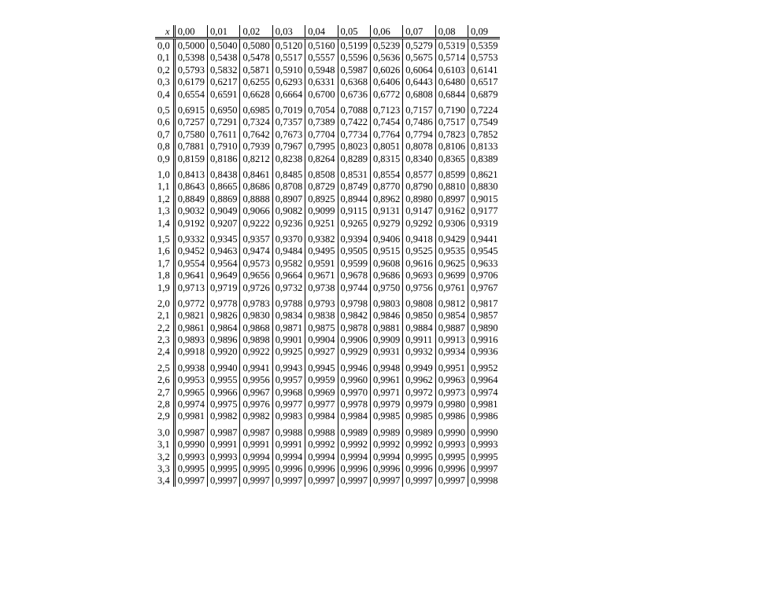| x | 0,00 | 0,01 | 0,02 | 0,03 | 0,04 | 0,05 | 0,06 | 0,07 | 0,08 | 0,09 |
| --- | --- | --- | --- | --- | --- | --- | --- | --- | --- | --- |
| 0,0 | 0,5000 | 0,5040 | 0,5080 | 0,5120 | 0,5160 | 0,5199 | 0,5239 | 0,5279 | 0,5319 | 0,5359 |
| 0,1 | 0,5398 | 0,5438 | 0,5478 | 0,5517 | 0,5557 | 0,5596 | 0,5636 | 0,5675 | 0,5714 | 0,5753 |
| 0,2 | 0,5793 | 0,5832 | 0,5871 | 0,5910 | 0,5948 | 0,5987 | 0,6026 | 0,6064 | 0,6103 | 0,6141 |
| 0,3 | 0,6179 | 0,6217 | 0,6255 | 0,6293 | 0,6331 | 0,6368 | 0,6406 | 0,6443 | 0,6480 | 0,6517 |
| 0,4 | 0,6554 | 0,6591 | 0,6628 | 0,6664 | 0,6700 | 0,6736 | 0,6772 | 0,6808 | 0,6844 | 0,6879 |
| 0,5 | 0,6915 | 0,6950 | 0,6985 | 0,7019 | 0,7054 | 0,7088 | 0,7123 | 0,7157 | 0,7190 | 0,7224 |
| 0,6 | 0,7257 | 0,7291 | 0,7324 | 0,7357 | 0,7389 | 0,7422 | 0,7454 | 0,7486 | 0,7517 | 0,7549 |
| 0,7 | 0,7580 | 0,7611 | 0,7642 | 0,7673 | 0,7704 | 0,7734 | 0,7764 | 0,7794 | 0,7823 | 0,7852 |
| 0,8 | 0,7881 | 0,7910 | 0,7939 | 0,7967 | 0,7995 | 0,8023 | 0,8051 | 0,8078 | 0,8106 | 0,8133 |
| 0,9 | 0,8159 | 0,8186 | 0,8212 | 0,8238 | 0,8264 | 0,8289 | 0,8315 | 0,8340 | 0,8365 | 0,8389 |
| 1,0 | 0,8413 | 0,8438 | 0,8461 | 0,8485 | 0,8508 | 0,8531 | 0,8554 | 0,8577 | 0,8599 | 0,8621 |
| 1,1 | 0,8643 | 0,8665 | 0,8686 | 0,8708 | 0,8729 | 0,8749 | 0,8770 | 0,8790 | 0,8810 | 0,8830 |
| 1,2 | 0,8849 | 0,8869 | 0,8888 | 0,8907 | 0,8925 | 0,8944 | 0,8962 | 0,8980 | 0,8997 | 0,9015 |
| 1,3 | 0,9032 | 0,9049 | 0,9066 | 0,9082 | 0,9099 | 0,9115 | 0,9131 | 0,9147 | 0,9162 | 0,9177 |
| 1,4 | 0,9192 | 0,9207 | 0,9222 | 0,9236 | 0,9251 | 0,9265 | 0,9279 | 0,9292 | 0,9306 | 0,9319 |
| 1,5 | 0,9332 | 0,9345 | 0,9357 | 0,9370 | 0,9382 | 0,9394 | 0,9406 | 0,9418 | 0,9429 | 0,9441 |
| 1,6 | 0,9452 | 0,9463 | 0,9474 | 0,9484 | 0,9495 | 0,9505 | 0,9515 | 0,9525 | 0,9535 | 0,9545 |
| 1,7 | 0,9554 | 0,9564 | 0,9573 | 0,9582 | 0,9591 | 0,9599 | 0,9608 | 0,9616 | 0,9625 | 0,9633 |
| 1,8 | 0,9641 | 0,9649 | 0,9656 | 0,9664 | 0,9671 | 0,9678 | 0,9686 | 0,9693 | 0,9699 | 0,9706 |
| 1,9 | 0,9713 | 0,9719 | 0,9726 | 0,9732 | 0,9738 | 0,9744 | 0,9750 | 0,9756 | 0,9761 | 0,9767 |
| 2,0 | 0,9772 | 0,9778 | 0,9783 | 0,9788 | 0,9793 | 0,9798 | 0,9803 | 0,9808 | 0,9812 | 0,9817 |
| 2,1 | 0,9821 | 0,9826 | 0,9830 | 0,9834 | 0,9838 | 0,9842 | 0,9846 | 0,9850 | 0,9854 | 0,9857 |
| 2,2 | 0,9861 | 0,9864 | 0,9868 | 0,9871 | 0,9875 | 0,9878 | 0,9881 | 0,9884 | 0,9887 | 0,9890 |
| 2,3 | 0,9893 | 0,9896 | 0,9898 | 0,9901 | 0,9904 | 0,9906 | 0,9909 | 0,9911 | 0,9913 | 0,9916 |
| 2,4 | 0,9918 | 0,9920 | 0,9922 | 0,9925 | 0,9927 | 0,9929 | 0,9931 | 0,9932 | 0,9934 | 0,9936 |
| 2,5 | 0,9938 | 0,9940 | 0,9941 | 0,9943 | 0,9945 | 0,9946 | 0,9948 | 0,9949 | 0,9951 | 0,9952 |
| 2,6 | 0,9953 | 0,9955 | 0,9956 | 0,9957 | 0,9959 | 0,9960 | 0,9961 | 0,9962 | 0,9963 | 0,9964 |
| 2,7 | 0,9965 | 0,9966 | 0,9967 | 0,9968 | 0,9969 | 0,9970 | 0,9971 | 0,9972 | 0,9973 | 0,9974 |
| 2,8 | 0,9974 | 0,9975 | 0,9976 | 0,9977 | 0,9977 | 0,9978 | 0,9979 | 0,9979 | 0,9980 | 0,9981 |
| 2,9 | 0,9981 | 0,9982 | 0,9982 | 0,9983 | 0,9984 | 0,9984 | 0,9985 | 0,9985 | 0,9986 | 0,9986 |
| 3,0 | 0,9987 | 0,9987 | 0,9987 | 0,9988 | 0,9988 | 0,9989 | 0,9989 | 0,9989 | 0,9990 | 0,9990 |
| 3,1 | 0,9990 | 0,9991 | 0,9991 | 0,9991 | 0,9992 | 0,9992 | 0,9992 | 0,9992 | 0,9993 | 0,9993 |
| 3,2 | 0,9993 | 0,9993 | 0,9994 | 0,9994 | 0,9994 | 0,9994 | 0,9994 | 0,9995 | 0,9995 | 0,9995 |
| 3,3 | 0,9995 | 0,9995 | 0,9995 | 0,9996 | 0,9996 | 0,9996 | 0,9996 | 0,9996 | 0,9996 | 0,9997 |
| 3,4 | 0,9997 | 0,9997 | 0,9997 | 0,9997 | 0,9997 | 0,9997 | 0,9997 | 0,9997 | 0,9997 | 0,9998 |